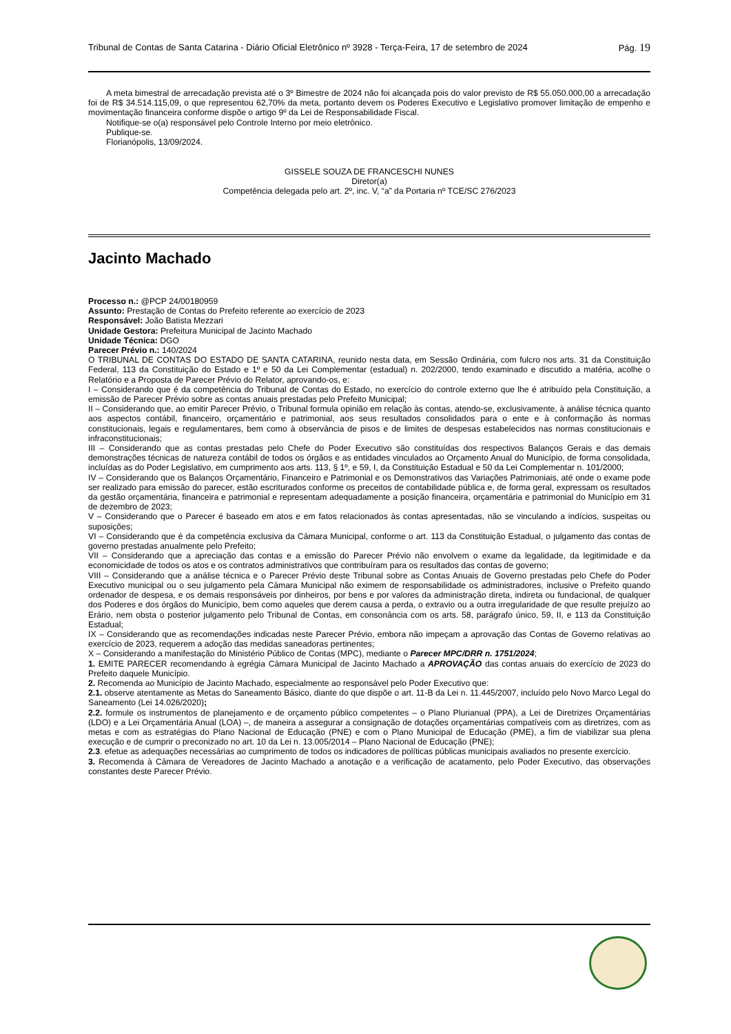Tribunal de Contas de Santa Catarina - Diário Oficial Eletrônico nº 3928 - Terça-Feira, 17 de setembro de 2024 Pág. 19
A meta bimestral de arrecadação prevista até o 3º Bimestre de 2024 não foi alcançada pois do valor previsto de R$ 55.050.000,00 a arrecadação foi de R$ 34.514.115,09, o que representou 62,70% da meta, portanto devem os Poderes Executivo e Legislativo promover limitação de empenho e movimentação financeira conforme dispõe o artigo 9º da Lei de Responsabilidade Fiscal.
Notifique-se o(a) responsável pelo Controle Interno por meio eletrônico.
Publique-se.
Florianópolis, 13/09/2024.
GISSELE SOUZA DE FRANCESCHI NUNES
Diretor(a)
Competência delegada pelo art. 2º, inc. V, “a” da Portaria nº TCE/SC 276/2023
Jacinto Machado
Processo n.: @PCP 24/00180959
Assunto: Prestação de Contas do Prefeito referente ao exercício de 2023
Responsável: João Batista Mezzari
Unidade Gestora: Prefeitura Municipal de Jacinto Machado
Unidade Técnica: DGO
Parecer Prévio n.: 140/2024
O TRIBUNAL DE CONTAS DO ESTADO DE SANTA CATARINA, reunido nesta data, em Sessão Ordinária, com fulcro nos arts. 31 da Constituição Federal, 113 da Constituição do Estado e 1º e 50 da Lei Complementar (estadual) n. 202/2000, tendo examinado e discutido a matéria, acolhe o Relatório e a Proposta de Parecer Prévio do Relator, aprovando-os, e:
I – Considerando que é da competência do Tribunal de Contas do Estado, no exercício do controle externo que lhe é atribuído pela Constituição, a emissão de Parecer Prévio sobre as contas anuais prestadas pelo Prefeito Municipal;
II – Considerando que, ao emitir Parecer Prévio, o Tribunal formula opinião em relação às contas, atendo-se, exclusivamente, à análise técnica quanto aos aspectos contábil, financeiro, orçamentário e patrimonial, aos seus resultados consolidados para o ente e à conformação às normas constitucionais, legais e regulamentares, bem como à observância de pisos e de limites de despesas estabelecidos nas normas constitucionais e infraconstitucionais;
III – Considerando que as contas prestadas pelo Chefe do Poder Executivo são constituídas dos respectivos Balanços Gerais e das demais demonstrações técnicas de natureza contábil de todos os órgãos e as entidades vinculados ao Orçamento Anual do Município, de forma consolidada, incluídas as do Poder Legislativo, em cumprimento aos arts. 113, § 1º, e 59, I, da Constituição Estadual e 50 da Lei Complementar n. 101/2000;
IV – Considerando que os Balanços Orçamentário, Financeiro e Patrimonial e os Demonstrativos das Variações Patrimoniais, até onde o exame pode ser realizado para emissão do parecer, estão escriturados conforme os preceitos de contabilidade pública e, de forma geral, expressam os resultados da gestão orçamentária, financeira e patrimonial e representam adequadamente a posição financeira, orçamentária e patrimonial do Município em 31 de dezembro de 2023;
V – Considerando que o Parecer é baseado em atos e em fatos relacionados às contas apresentadas, não se vinculando a indícios, suspeitas ou suposições;
VI – Considerando que é da competência exclusiva da Câmara Municipal, conforme o art. 113 da Constituição Estadual, o julgamento das contas de governo prestadas anualmente pelo Prefeito;
VII – Considerando que a apreciação das contas e a emissão do Parecer Prévio não envolvem o exame da legalidade, da legitimidade e da economicidade de todos os atos e os contratos administrativos que contribuíram para os resultados das contas de governo;
VIII – Considerando que a análise técnica e o Parecer Prévio deste Tribunal sobre as Contas Anuais de Governo prestadas pelo Chefe do Poder Executivo municipal ou o seu julgamento pela Câmara Municipal não eximem de responsabilidade os administradores, inclusive o Prefeito quando ordenador de despesa, e os demais responsáveis por dinheiros, por bens e por valores da administração direta, indireta ou fundacional, de qualquer dos Poderes e dos órgãos do Município, bem como aqueles que derem causa a perda, o extravio ou a outra irregularidade de que resulte prejuízo ao Erário, nem obsta o posterior julgamento pelo Tribunal de Contas, em consonância com os arts. 58, parágrafo único, 59, II, e 113 da Constituição Estadual;
IX – Considerando que as recomendações indicadas neste Parecer Prévio, embora não impeçam a aprovação das Contas de Governo relativas ao exercício de 2023, requerem a adoção das medidas saneadoras pertinentes;
X – Considerando a manifestação do Ministério Público de Contas (MPC), mediante o Parecer MPC/DRR n. 1751/2024;
1. EMITE PARECER recomendando à egrégia Câmara Municipal de Jacinto Machado a APROVAÇÃO das contas anuais do exercício de 2023 do Prefeito daquele Município.
2. Recomenda ao Município de Jacinto Machado, especialmente ao responsável pelo Poder Executivo que:
2.1. observe atentamente as Metas do Saneamento Básico, diante do que dispõe o art. 11-B da Lei n. 11.445/2007, incluído pelo Novo Marco Legal do Saneamento (Lei 14.026/2020);
2.2. formule os instrumentos de planejamento e de orçamento público competentes – o Plano Plurianual (PPA), a Lei de Diretrizes Orçamentárias (LDO) e a Lei Orçamentária Anual (LOA) –, de maneira a assegurar a consignação de dotações orçamentárias compatíveis com as diretrizes, com as metas e com as estratégias do Plano Nacional de Educação (PNE) e com o Plano Municipal de Educação (PME), a fim de viabilizar sua plena execução e de cumprir o preconizado no art. 10 da Lei n. 13.005/2014 – Plano Nacional de Educação (PNE);
2.3. efetue as adequações necessárias ao cumprimento de todos os indicadores de políticas públicas municipais avaliados no presente exercício.
3. Recomenda à Câmara de Vereadores de Jacinto Machado a anotação e a verificação de acatamento, pelo Poder Executivo, das observações constantes deste Parecer Prévio.